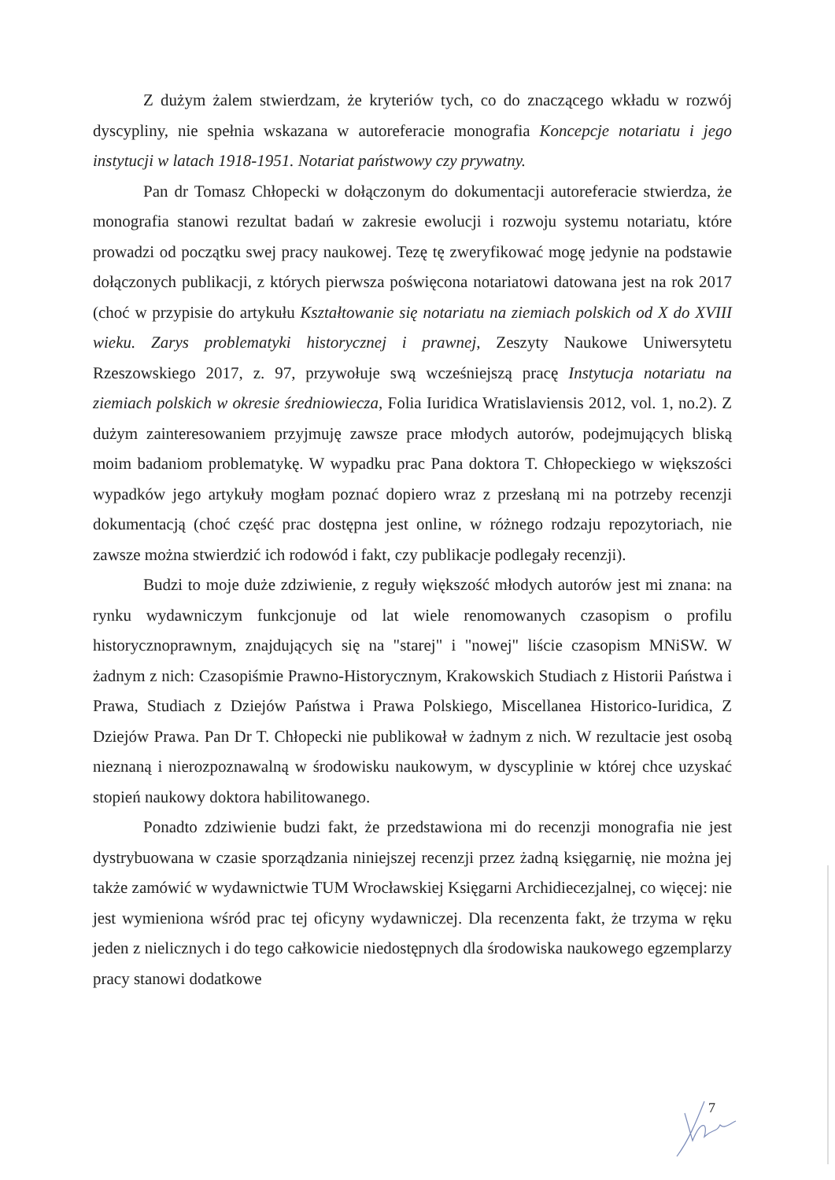Z dużym żalem stwierdzam, że kryteriów tych, co do znaczącego wkładu w rozwój dyscypliny, nie spełnia wskazana w autoreferacie monografia Koncepcje notariatu i jego instytucji w latach 1918-1951. Notariat państwowy czy prywatny.
Pan dr Tomasz Chłopecki w dołączonym do dokumentacji autoreferacie stwierdza, że monografia stanowi rezultat badań w zakresie ewolucji i rozwoju systemu notariatu, które prowadzi od początku swej pracy naukowej. Tezę tę zweryfikować mogę jedynie na podstawie dołączonych publikacji, z których pierwsza poświęcona notariatowi datowana jest na rok 2017 (choć w przypisie do artykułu Kształtowanie się notariatu na ziemiach polskich od X do XVIII wieku. Zarys problematyki historycznej i prawnej, Zeszyty Naukowe Uniwersytetu Rzeszowskiego 2017, z. 97, przywołuje swą wcześniejszą pracę Instytucja notariatu na ziemiach polskich w okresie średniowiecza, Folia Iuridica Wratislaviensis 2012, vol. 1, no.2). Z dużym zainteresowaniem przyjmuję zawsze prace młodych autorów, podejmujących bliską moim badaniom problematykę. W wypadku prac Pana doktora T. Chłopeckiego w większości wypadków jego artykuły mogłam poznać dopiero wraz z przesłaną mi na potrzeby recenzji dokumentacją (choć część prac dostępna jest online, w różnego rodzaju repozytoriach, nie zawsze można stwierdzić ich rodowód i fakt, czy publikacje podlegały recenzji).
Budzi to moje duże zdziwienie, z reguły większość młodych autorów jest mi znana: na rynku wydawniczym funkcjonuje od lat wiele renomowanych czasopism o profilu historycznoprawnym, znajdujących się na "starej" i "nowej" liście czasopism MNiSW. W żadnym z nich: Czasopiśmie Prawno-Historycznym, Krakowskich Studiach z Historii Państwa i Prawa, Studiach z Dziejów Państwa i Prawa Polskiego, Miscellanea Historico-Iuridica, Z Dziejów Prawa. Pan Dr T. Chłopecki nie publikował w żadnym z nich. W rezultacie jest osobą nieznaną i nierozpoznawalną w środowisku naukowym, w dyscyplinie w której chce uzyskać stopień naukowy doktora habilitowanego.
Ponadto zdziwienie budzi fakt, że przedstawiona mi do recenzji monografia nie jest dystrybuowana w czasie sporządzania niniejszej recenzji przez żadną księgarnię, nie można jej także zamówić w wydawnictwie TUM Wrocławskiej Księgarni Archidiecezjalnej, co więcej: nie jest wymieniona wśród prac tej oficyny wydawniczej. Dla recenzenta fakt, że trzyma w ręku jeden z nielicznych i do tego całkowicie niedostępnych dla środowiska naukowego egzemplarzy pracy stanowi dodatkowe
7